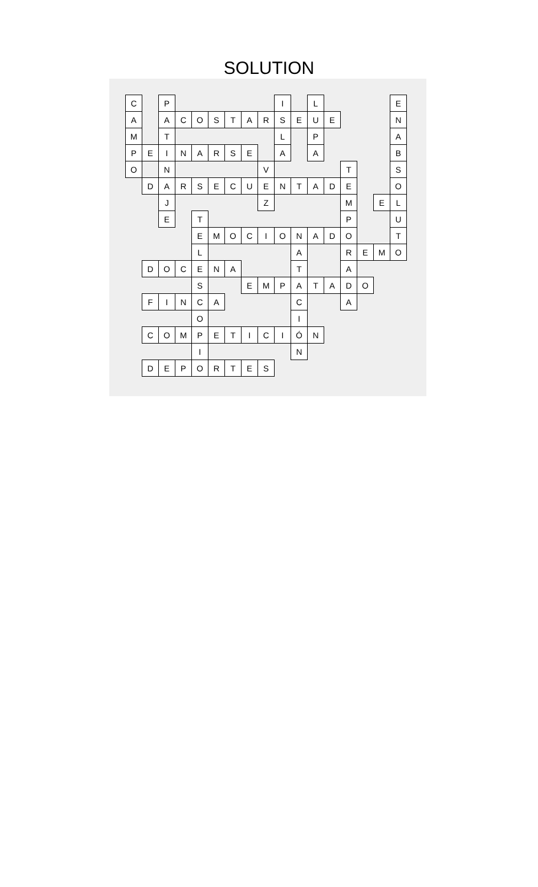SOLUTION
| C | | P | | | | | | | I | | L | | | | | E |
| A | | A | C | O | S | T | A | R | S | E | U | E | | | | N |
| M | | T | | | | | | | L | | P | | | | | A |
| P | E | I | N | A | R | S | E | | A | | A | | | | | B |
| O | | N | | | | | | V | | | | | T | | | S |
| | D | A | R | S | E | C | U | E | N | T | A | D | E | | | O |
| | | J | | | | | | Z | | | | | M | | E | L |
| | | E | | T | | | | | | | | | P | | | U |
| | | | | E | M | O | C | I | O | N | A | D | O | | | T |
| | | | | L | | | | | | A | | | R | E | M | O |
| | D | O | C | E | N | A | | | | T | | | A | | | |
| | | | | S | | | E | M | P | A | T | A | D | O | | |
| | F | I | N | C | A | | | | | C | | | A | | | |
| | | | | O | | | | | | I | | | | | | |
| | C | O | M | P | E | T | I | C | I | Ó | N | | | | | |
| | | | | I | | | | | | N | | | | | | |
| | D | E | P | O | R | T | E | S | | | | | | | | |